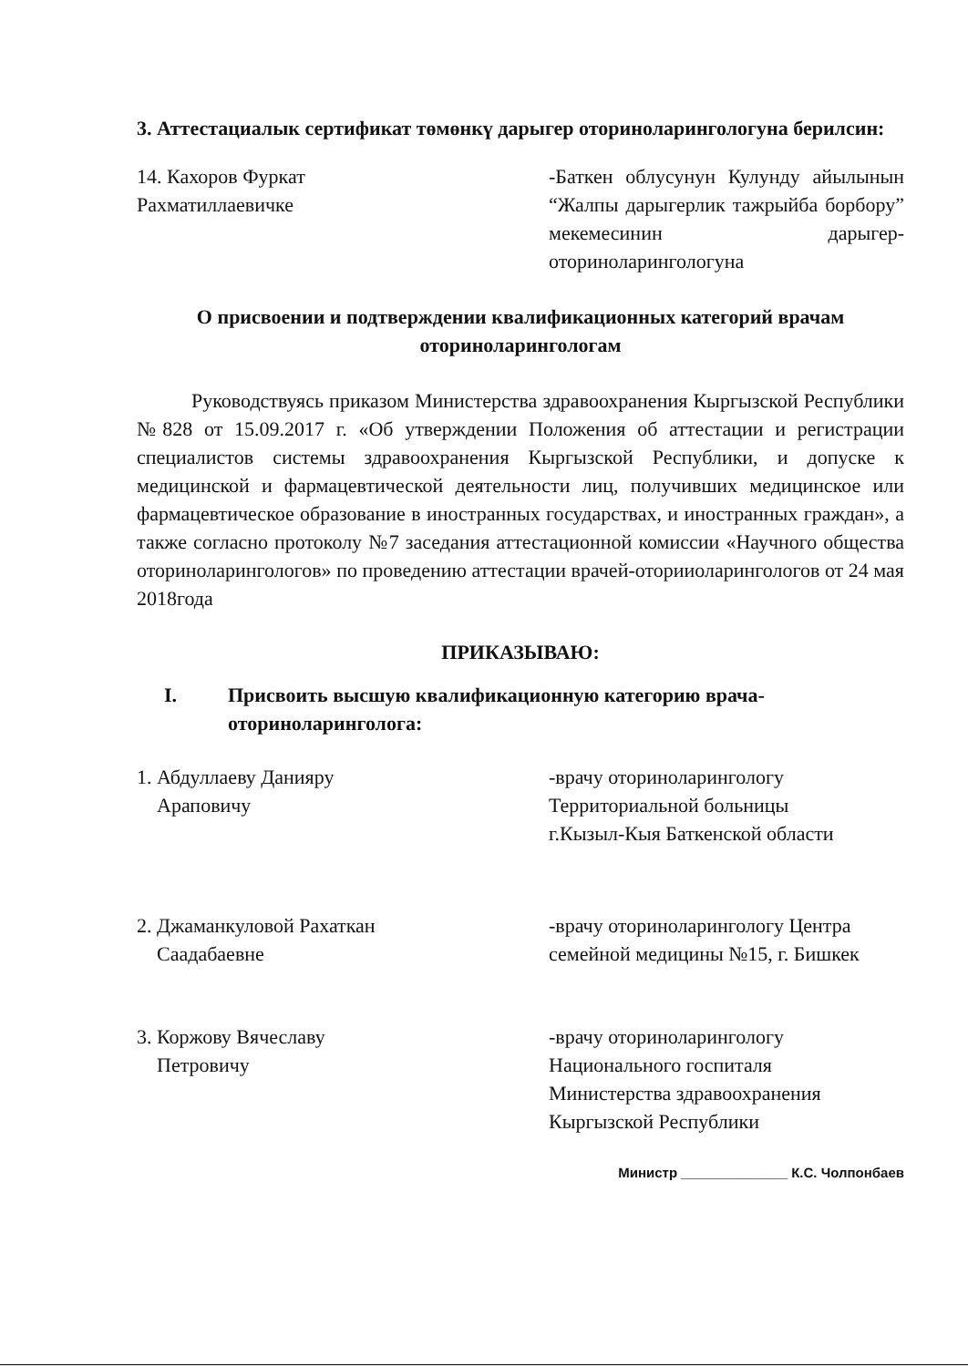3. Аттестациалык сертификат төмөнкү дарыгер оториноларингологуна берилсин:
14. Кахоров Фуркат
Рахматиллаевичке
-Баткен облусунун Кулунду айылынын “Жалпы дарыгерлик тажрыйба борбору” мекемесинин дарыгер-оториноларингологуна
О присвоении и подтверждении квалификационных категорий врачам оториноларингологам
Руководствуясь приказом Министерства здравоохранения Кыргызской Республики №828 от 15.09.2017 г. «Об утверждении Положения об аттестации и регистрации специалистов системы здравоохранения Кыргызской Республики, и допуске к медицинской и фармацевтической деятельности лиц, получивших медицинское или фармацевтическое образование в иностранных государствах, и иностранных граждан», а также согласно протоколу №7 заседания аттестационной комиссии «Научного общества оториноларингологов» по проведению аттестации врачей-оторииоларингологов от 24 мая 2018года
ПРИКАЗЫВАЮ:
I. Присвоить высшую квалификационную категорию врача-
оториноларинголога:
1. Абдуллаеву Данияру
Араповичу
-врачу оториноларингологу
Территориальной больницы
г.Кызыл-Кыя Баткенской области
2. Джаманкуловой Рахаткан
Саадабаевне
-врачу оториноларингологу Центра семейной медицины №15, г. Бишкек
3. Коржову Вячеславу
Петровичу
-врачу оториноларингологу
Национального госпиталя
Министерства здравоохранения
Кыргызской Республики
Министр ______________ К.С. Чолпонбаев